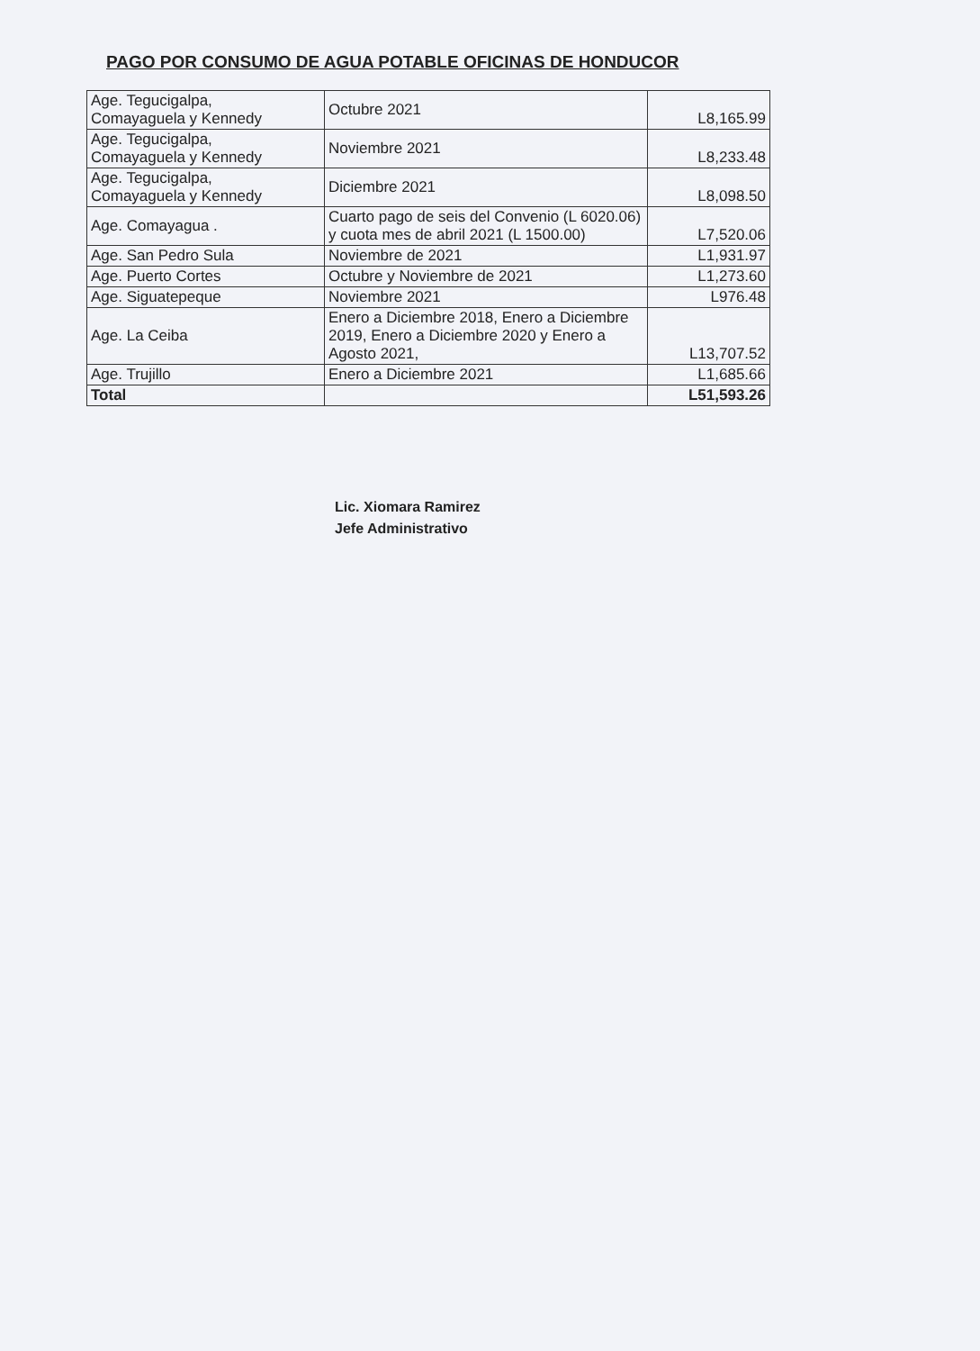PAGO POR CONSUMO DE AGUA POTABLE OFICINAS DE HONDUCOR
| Age. Tegucigalpa, Comayaguela y Kennedy | Octubre 2021 | L8,165.99 |
| Age. Tegucigalpa, Comayaguela y Kennedy | Noviembre 2021 | L8,233.48 |
| Age. Tegucigalpa, Comayaguela y Kennedy | Diciembre 2021 | L8,098.50 |
| Age. Comayagua . | Cuarto pago de seis del Convenio (L 6020.06) y cuota mes de abril 2021 (L 1500.00) | L7,520.06 |
| Age. San Pedro Sula | Noviembre de 2021 | L1,931.97 |
| Age. Puerto Cortes | Octubre y Noviembre de 2021 | L1,273.60 |
| Age. Siguatepeque | Noviembre 2021 | L976.48 |
| Age. La Ceiba | Enero a Diciembre 2018, Enero a Diciembre 2019, Enero a Diciembre 2020 y Enero a Agosto 2021, | L13,707.52 |
| Age. Trujillo | Enero a Diciembre 2021 | L1,685.66 |
| Total | | L51,593.26 |
Lic. Xiomara Ramirez
Jefe Administrativo